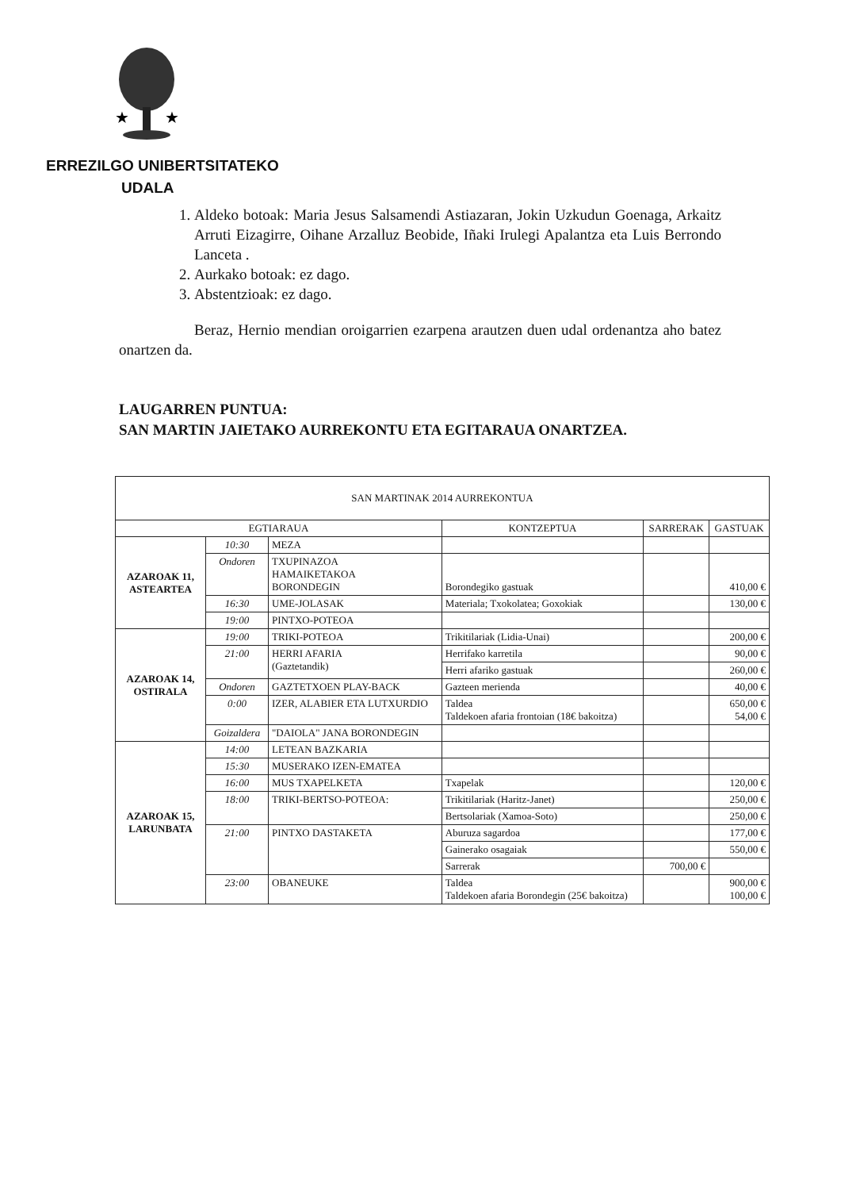★
★
ERREZILGO UNIBERTSITATEKO
UDALA
1. Aldeko botoak: Maria Jesus Salsamendi Astiazaran, Jokin Uzkudun Goenaga, Arkaitz Arruti Eizagirre, Oihane Arzalluz Beobide, Iñaki Irulegi Apalantza eta Luis Berrondo Lanceta .
2. Aurkako botoak: ez dago.
3. Abstentzioak: ez dago.
Beraz, Hernio mendian oroigarrien ezarpena arautzen duen udal ordenantza aho batez onartzen da.
LAUGARREN PUNTUA:
SAN MARTIN JAIETAKO AURREKONTU ETA EGITARAUA ONARTZEA.
| SAN MARTINAK 2014 AURREKONTUA | | | | | |
| --- | --- | --- | --- | --- | --- |
| EGTIARAUA | | | KONTZEPTUA | SARRERAK | GASTUAK |
| AZAROAK 11, ASTEARTEA | 10:30 | MEZA | | | |
| | Ondoren | TXUPINAZOA HAMAIKETAKOA BORONDEGIN | Borondegiko gastuak | | 410,00 € |
| | 16:30 | UME-JOLASAK | Materiala; Txokolatea; Goxokiak | | 130,00 € |
| | 19:00 | PINTXO-POTEOA | | | |
| AZAROAK 14, OSTIRALA | 19:00 | TRIKI-POTEOA | Trikitilariak (Lidia-Unai) | | 200,00 € |
| | 21:00 | HERRI AFARIA (Gaztetandik) | Herrifako karretila | | 90,00 € |
| | | | Herri afariko gastuak | | 260,00 € |
| | Ondoren | GAZTETXOEN PLAY-BACK | Gazteen merienda | | 40,00 € |
| | 0:00 | IZER, ALABIER ETA LUTXURDIO | Taldea Taldekoen afaria frontoian (18€ bakoitza) | | 650,00 € 54,00 € |
| | Goizaldera | "DAIOLA" JANA BORONDEGIN | | | |
| AZAROAK 15, LARUNBATA | 14:00 | LETEAN BAZKARIA | | | |
| | 15:30 | MUSERAKO IZEN-EMATEA | | | |
| | 16:00 | MUS TXAPELKETA | Txapelak | | 120,00 € |
| | 18:00 | TRIKI-BERTSO-POTEOA: | Trikitilariak (Haritz-Janet) | | 250,00 € |
| | | | Bertsolariak (Xamoa-Soto) | | 250,00 € |
| | 21:00 | PINTXO DASTAKETA | Aburuza sagardoa | | 177,00 € |
| | | | Gainerako osagaiak | | 550,00 € |
| | | | Sarrerak | 700,00 € | |
| | 23:00 | OBANEUKE | Taldea Taldekoen afaria Borondegin (25€ bakoitza) | | 900,00 € 100,00 € |